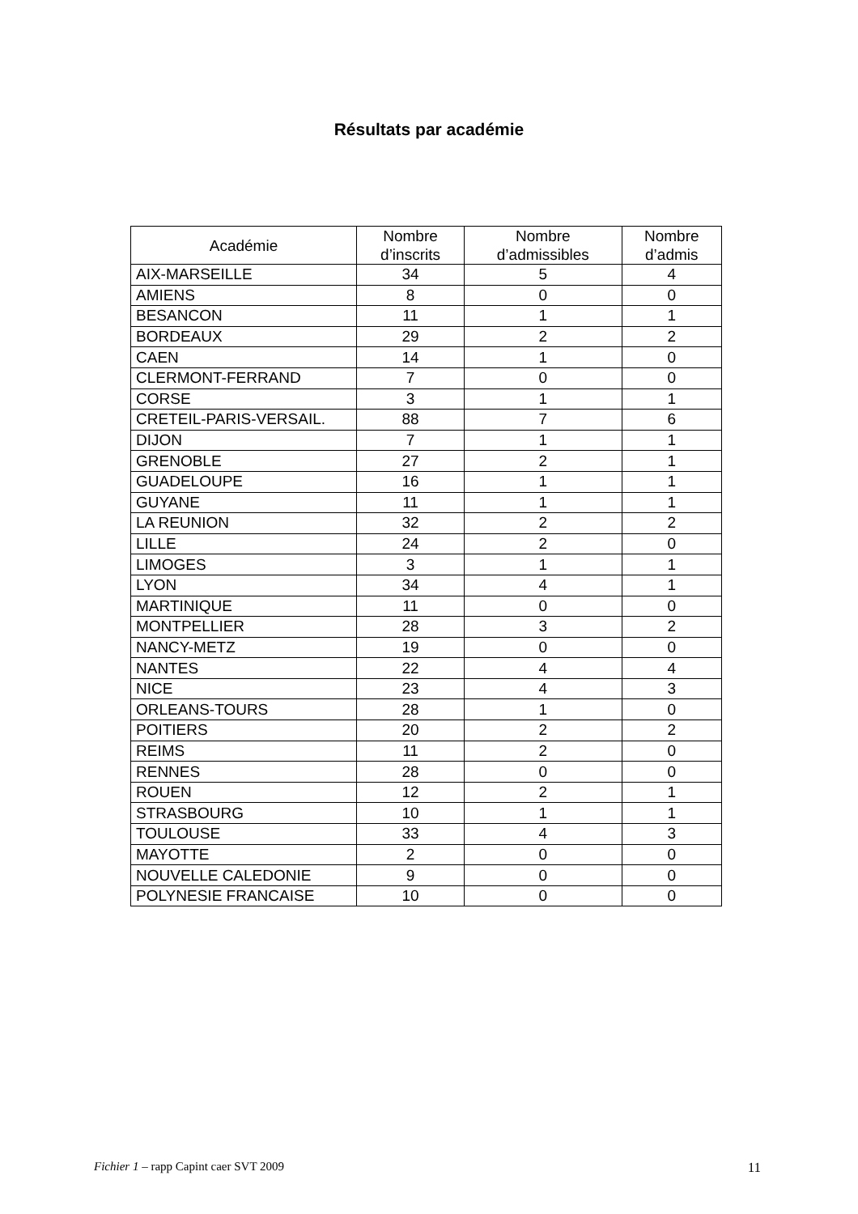Résultats par académie
| Académie | Nombre d’inscrits | Nombre d’admissibles | Nombre d’admis |
| --- | --- | --- | --- |
| AIX-MARSEILLE | 34 | 5 | 4 |
| AMIENS | 8 | 0 | 0 |
| BESANCON | 11 | 1 | 1 |
| BORDEAUX | 29 | 2 | 2 |
| CAEN | 14 | 1 | 0 |
| CLERMONT-FERRAND | 7 | 0 | 0 |
| CORSE | 3 | 1 | 1 |
| CRETEIL-PARIS-VERSAIL. | 88 | 7 | 6 |
| DIJON | 7 | 1 | 1 |
| GRENOBLE | 27 | 2 | 1 |
| GUADELOUPE | 16 | 1 | 1 |
| GUYANE | 11 | 1 | 1 |
| LA REUNION | 32 | 2 | 2 |
| LILLE | 24 | 2 | 0 |
| LIMOGES | 3 | 1 | 1 |
| LYON | 34 | 4 | 1 |
| MARTINIQUE | 11 | 0 | 0 |
| MONTPELLIER | 28 | 3 | 2 |
| NANCY-METZ | 19 | 0 | 0 |
| NANTES | 22 | 4 | 4 |
| NICE | 23 | 4 | 3 |
| ORLEANS-TOURS | 28 | 1 | 0 |
| POITIERS | 20 | 2 | 2 |
| REIMS | 11 | 2 | 0 |
| RENNES | 28 | 0 | 0 |
| ROUEN | 12 | 2 | 1 |
| STRASBOURG | 10 | 1 | 1 |
| TOULOUSE | 33 | 4 | 3 |
| MAYOTTE | 2 | 0 | 0 |
| NOUVELLE CALEDONIE | 9 | 0 | 0 |
| POLYNESIE FRANCAISE | 10 | 0 | 0 |
Fichier 1 – rapp Capint caer SVT 2009 11